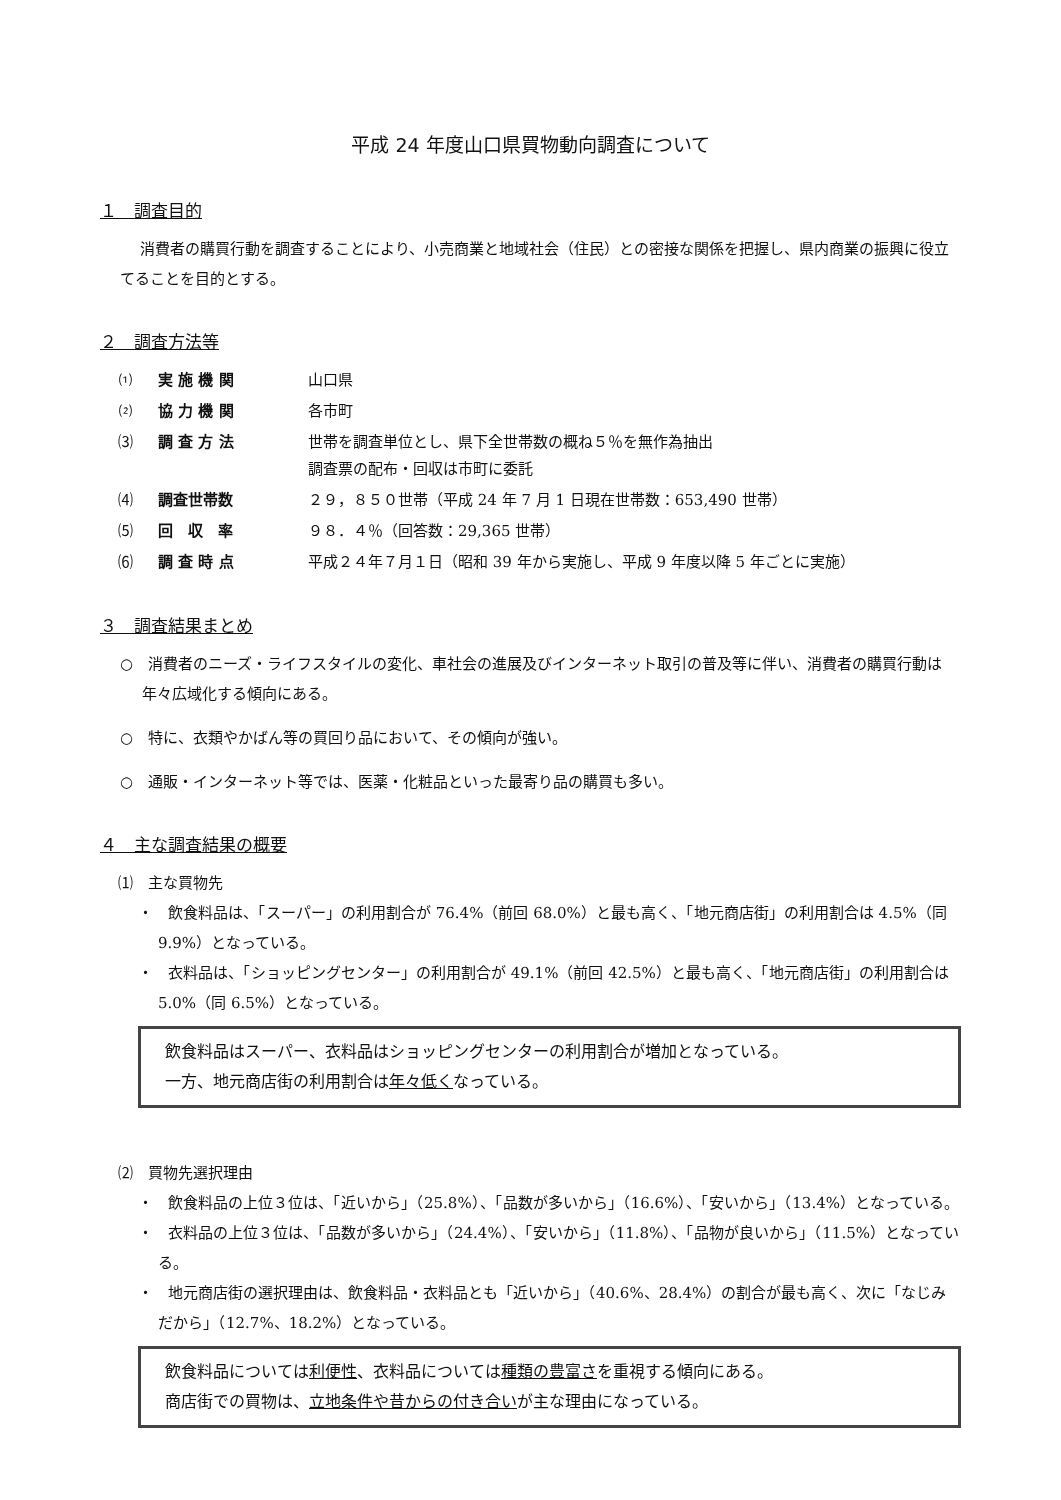平成 24 年度山口県買物動向調査について
１　調査目的
消費者の購買行動を調査することにより、小売商業と地域社会（住民）との密接な関係を把握し、県内商業の振興に役立てることを目的とする。
２　調査方法等
| ⑴ | 実 施 機 関 | 山口県 |
| ⑵ | 協 力 機 関 | 各市町 |
| ⑶ | 調 査 方 法 | 世帯を調査単位とし、県下全世帯数の概ね５％を無作為抽出 調査票の配布・回収は市町に委託 |
| ⑷ | 調査世帯数 | ２９，８５０世帯（平成 24 年 7 月 1 日現在世帯数：653,490 世帯） |
| ⑸ | 回 収 率 | ９８．４％（回答数：29,365 世帯） |
| ⑹ | 調 査 時 点 | 平成２４年７月１日（昭和 39 年から実施し、平成 9 年度以降 5 年ごとに実施） |
３　調査結果まとめ
○　消費者のニーズ・ライフスタイルの変化、車社会の進展及びインターネット取引の普及等に伴い、消費者の購買行動は年々広域化する傾向にある。
○　特に、衣類やかばん等の買回り品において、その傾向が強い。
○　通販・インターネット等では、医薬・化粧品といった最寄り品の購買も多い。
４　主な調査結果の概要
⑴　主な買物先
・　飲食料品は、「スーパー」の利用割合が 76.4%（前回 68.0%）と最も高く、「地元商店街」の利用割合は 4.5%（同 9.9%）となっている。
・　衣料品は、「ショッピングセンター」の利用割合が 49.1%（前回 42.5%）と最も高く、「地元商店街」の利用割合は 5.0%（同 6.5%）となっている。
飲食料品はスーパー、衣料品はショッピングセンターの利用割合が増加となっている。
一方、地元商店街の利用割合は年々低くなっている。
⑵　買物先選択理由
・　飲食料品の上位３位は、「近いから」（25.8%）、「品数が多いから」（16.6%）、「安いから」（13.4%）となっている。
・　衣料品の上位３位は、「品数が多いから」（24.4%）、「安いから」（11.8%）、「品物が良いから」（11.5%）となっている。
・　地元商店街の選択理由は、飲食料品・衣料品とも「近いから」（40.6%、28.4%）の割合が最も高く、次に「なじみだから」（12.7%、18.2%）となっている。
飲食料品については利便性、衣料品については種類の豊富さを重視する傾向にある。
商店街での買物は、立地条件や昔からの付き合いが主な理由になっている。